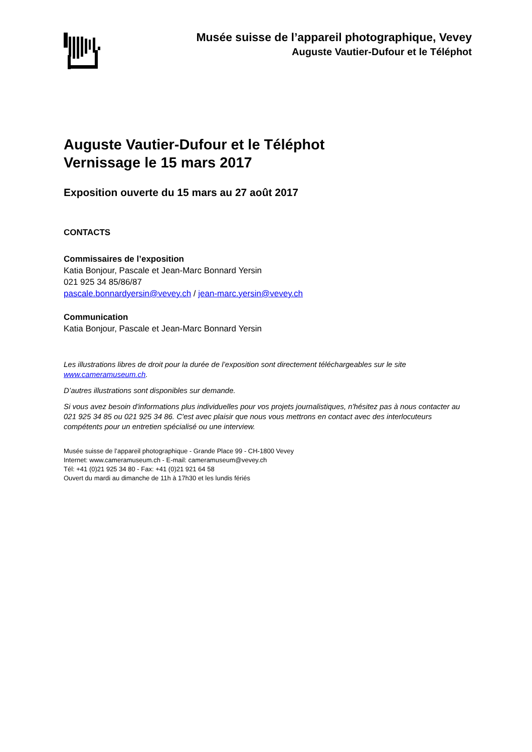Musée suisse de l’appareil photographique, Vevey
Auguste Vautier-Dufour et le Téléphot
Auguste Vautier-Dufour et le Téléphot
Vernissage le 15 mars 2017
Exposition ouverte du 15 mars au 27 août 2017
CONTACTS
Commissaires de l’exposition
Katia Bonjour, Pascale et Jean-Marc Bonnard Yersin
021 925 34 85/86/87
pascale.bonnardyersin@vevey.ch / jean-marc.yersin@vevey.ch
Communication
Katia Bonjour, Pascale et Jean-Marc Bonnard Yersin
Les illustrations libres de droit pour la durée de l’exposition sont directement téléchargeables sur le site www.cameramuseum.ch.
D’autres illustrations sont disponibles sur demande.
Si vous avez besoin d'informations plus individuelles pour vos projets journalistiques, n'hésitez pas à nous contacter au 021 925 34 85 ou 021 925 34 86. C'est avec plaisir que nous vous mettrons en contact avec des interlocuteurs compétents pour un entretien spécialisé ou une interview.
Musée suisse de l’appareil photographique - Grande Place 99 - CH-1800 Vevey
Internet: www.cameramuseum.ch - E-mail: cameramuseum@vevey.ch
Tél: +41 (0)21 925 34 80 - Fax: +41 (0)21 921 64 58
Ouvert du mardi au dimanche de 11h à 17h30 et les lundis fériés